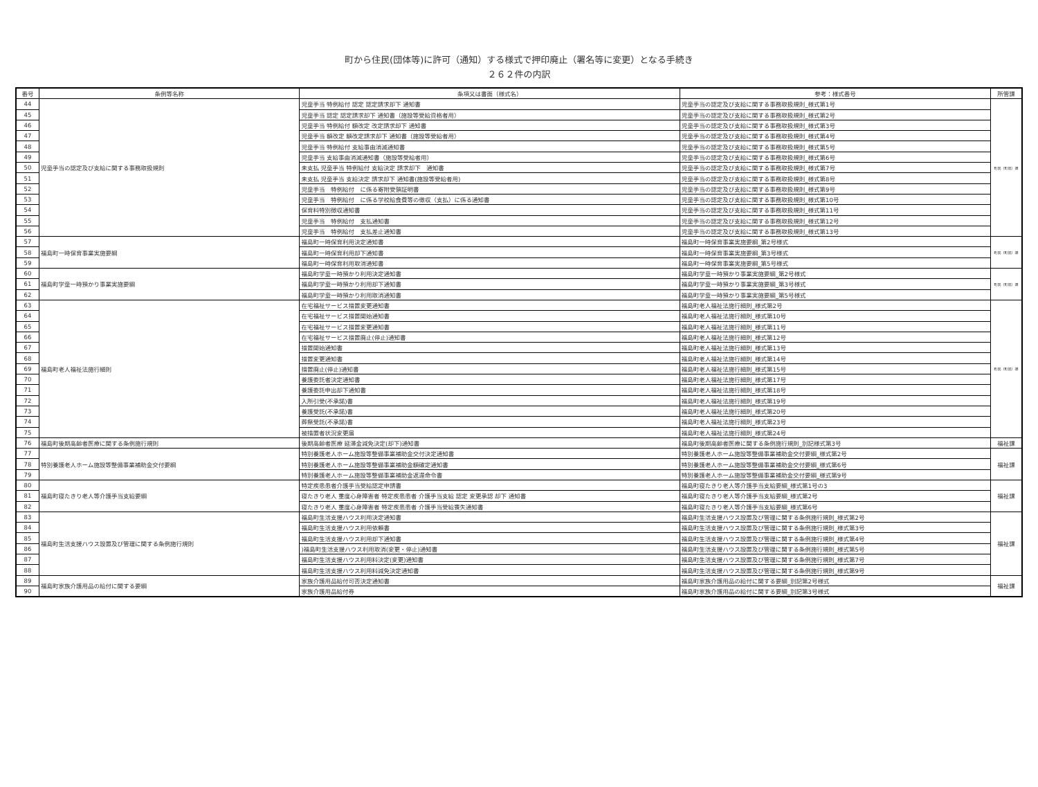町から住民(団体等)に許可（通知）する様式で押印廃止（署名等に変更）となる手続き
２６２件の内訳
| 番号 | 条例等名称 | 条項又は書面（様式名） | 参考：様式番号 | 所管課 |
| --- | --- | --- | --- | --- |
| 44 | 児童手当の認定及び支給に関する事務取扱規則 | 児童手当 特例給付 認定 認定請求却下 通知書 | 児童手当の認定及び支給に関する事務取扱規則_様式第1号 | 町民（町民）課 |
| 45 | | 児童手当 認定 認定請求却下 通知書（施設等受給資格者用） | 児童手当の認定及び支給に関する事務取扱規則_様式第2号 | |
| 46 | | 児童手当 特例給付 額改定 改定請求却下 通知書 | 児童手当の認定及び支給に関する事務取扱規則_様式第3号 | |
| 47 | | 児童手当 額改定 額改定請求却下 通知書（施設等受給者用） | 児童手当の認定及び支給に関する事務取扱規則_様式第4号 | |
| 48 | | 児童手当 特例給付 支給事由消滅通知書 | 児童手当の認定及び支給に関する事務取扱規則_様式第5号 | |
| 49 | | 児童手当 支給事由消滅通知書（施設等受給者用） | 児童手当の認定及び支給に関する事務取扱規則_様式第6号 | |
| 50 | | 未支払 児童手当 特例給付 支給決定 請求却下 通知書 | 児童手当の認定及び支給に関する事務取扱規則_様式第7号 | |
| 51 | | 未支払 児童手当 支給決定 請求却下 通知書(施設等受給者用) | 児童手当の認定及び支給に関する事務取扱規則_様式第8号 | |
| 52 | | 児童手当 特例給付 に係る寄附受領証明書 | 児童手当の認定及び支給に関する事務取扱規則_様式第9号 | |
| 53 | | 児童手当 特例給付 に係る学校給食費等の徴収（支払）に係る通知書 | 児童手当の認定及び支給に関する事務取扱規則_様式第10号 | |
| 54 | | 保育料特別徴収通知書 | 児童手当の認定及び支給に関する事務取扱規則_様式第11号 | |
| 55 | | 児童手当 特例給付 支払通知書 | 児童手当の認定及び支給に関する事務取扱規則_様式第12号 | |
| 56 | | 児童手当 特例給付 支払差止通知書 | 児童手当の認定及び支給に関する事務取扱規則_様式第13号 | |
| 57 | 福島町一時保育事業実施要綱 | 福島町一時保育利用決定通知書 | 福島町一時保育事業実施要綱_第2号様式 | 町民（町民）課 |
| 58 | | 福島町一時保育利用却下通知書 | 福島町一時保育事業実施要綱_第3号様式 | |
| 59 | | 福島町一時保育利用取消通知書 | 福島町一時保育事業実施要綱_第5号様式 | |
| 60 | 福島町学童一時預かり事業実施要綱 | 福島町学童一時預かり利用決定通知書 | 福島町学童一時預かり事業実施要綱_第2号様式 | 町民（町民）課 |
| 61 | | 福島町学童一時預かり利用却下通知書 | 福島町学童一時預かり事業実施要綱_第3号様式 | |
| 62 | | 福島町学童一時預かり利用取消通知書 | 福島町学童一時預かり事業実施要綱_第5号様式 | |
| 63 | 福島町老人福祉法施行細則 | 在宅福祉サービス措置変更通知書 | 福島町老人福祉法施行細則_様式第2号 | 町民（町民）課 |
| 64 | | 在宅福祉サービス措置開始通知書 | 福島町老人福祉法施行細則_様式第10号 | |
| 65 | | 在宅福祉サービス措置変更通知書 | 福島町老人福祉法施行細則_様式第11号 | |
| 66 | | 在宅福祉サービス措置廃止(停止)通知書 | 福島町老人福祉法施行細則_様式第12号 | |
| 67 | | 措置開始通知書 | 福島町老人福祉法施行細則_様式第13号 | |
| 68 | | 措置変更通知書 | 福島町老人福祉法施行細則_様式第14号 | |
| 69 | | 措置廃止(停止)通知書 | 福島町老人福祉法施行細則_様式第15号 | |
| 70 | | 養護委託者決定通知書 | 福島町老人福祉法施行細則_様式第17号 | |
| 71 | | 養護委託申出却下通知書 | 福島町老人福祉法施行細則_様式第18号 | |
| 72 | | 入所引受(不承諾)書 | 福島町老人福祉法施行細則_様式第19号 | |
| 73 | | 養護受託(不承諾)書 | 福島町老人福祉法施行細則_様式第20号 | |
| 74 | | 葬祭受託(不承諾)書 | 福島町老人福祉法施行細則_様式第23号 | |
| 75 | | 被措置者状況変更届 | 福島町老人福祉法施行細則_様式第24号 | |
| 76 | 福島町後期高齢者医療に関する条例施行規則 | 後期高齢者医療 延滞金減免決定(却下)通知書 | 福島町後期高齢者医療に関する条例施行規則_別記様式第3号 | 福祉課 |
| 77 | 特別養護老人ホーム施設等整備事業補助金交付要綱 | 特別養護老人ホーム施設等整備事業補助金交付決定通知書 | 特別養護老人ホーム施設等整備事業補助金交付要綱_様式第2号 | 福祉課 |
| 78 | | 特別養護老人ホーム施設等整備事業補助金額確定通知書 | 特別養護老人ホーム施設等整備事業補助金交付要綱_様式第6号 | |
| 79 | | 特別養護老人ホーム施設等整備事業補助金返還命令書 | 特別養護老人ホーム施設等整備事業補助金交付要綱_様式第9号 | |
| 80 | 福島町寝たきり老人等介護手当支給要綱 | 特定疾患患者介護手当受給認定申請書 | 福島町寝たきり老人等介護手当支給要綱_様式第1号の3 | 福祉課 |
| 81 | | 寝たきり老人 重度心身障害者 特定疾患患者 介護手当支給 認定 変更承認 却下 通知書 | 福島町寝たきり老人等介護手当支給要綱_様式第2号 | |
| 82 | | 寝たきり老人 重度心身障害者 特定疾患患者 介護手当受給喪失通知書 | 福島町寝たきり老人等介護手当支給要綱_様式第6号 | |
| 83 | 福島町生活支援ハウス設置及び管理に関する条例施行規則 | 福島町生活支援ハウス利用決定通知書 | 福島町生活支援ハウス設置及び管理に関する条例施行規則_様式第2号 | 福祉課 |
| 84 | | 福島町生活支援ハウス利用依頼書 | 福島町生活支援ハウス設置及び管理に関する条例施行規則_様式第3号 | |
| 85 | | 福島町生活支援ハウス利用却下通知書 | 福島町生活支援ハウス設置及び管理に関する条例施行規則_様式第4号 | |
| 86 | | )福島町生活支援ハウス利用取消(変更・停止)通知書 | 福島町生活支援ハウス設置及び管理に関する条例施行規則_様式第5号 | |
| 87 | | 福島町生活支援ハウス利用料決定(変更)通知書 | 福島町生活支援ハウス設置及び管理に関する条例施行規則_様式第7号 | |
| 88 | | 福島町生活支援ハウス利用料減免決定通知書 | 福島町生活支援ハウス設置及び管理に関する条例施行規則_様式第9号 | |
| 89 | 福島町家族介護用品の給付に関する要綱 | 家族介護用品給付可否決定通知書 | 福島町家族介護用品の給付に関する要綱_別記第2号様式 | 福祉課 |
| 90 | | 家族介護用品給付券 | 福島町家族介護用品の給付に関する要綱_別記第3号様式 | |